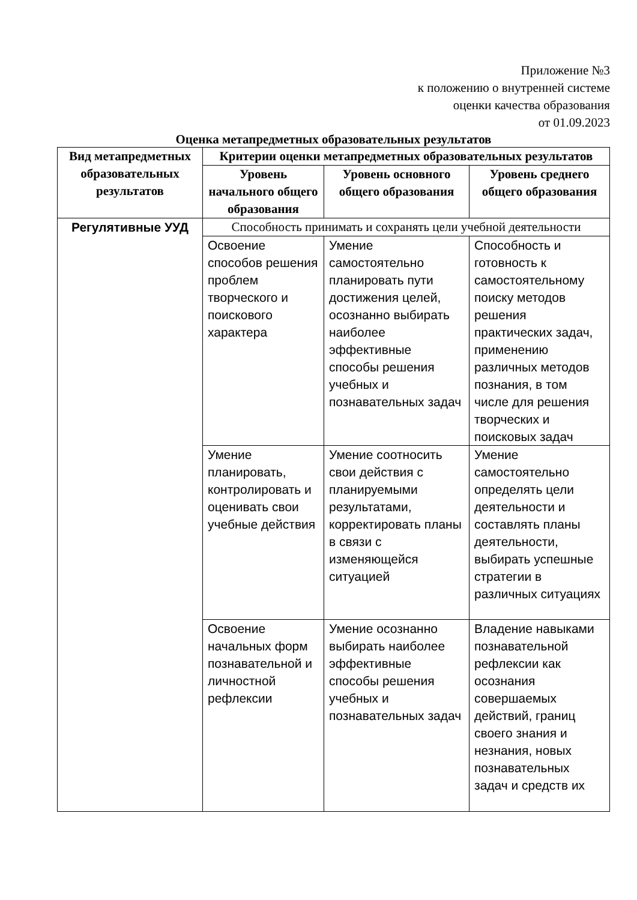Приложение №3
к положению о внутренней системе
оценки качества образования
от 01.09.2023
Оценка метапредметных образовательных результатов
| Вид метапредметных образовательных результатов | Критерии оценки метапредметных образовательных результатов | | |
| --- | --- | --- | --- |
| | Уровень начального общего образования | Уровень основного общего образования | Уровень среднего общего образования |
| Регулятивные УУД | Способность принимать и сохранять цели учебной деятельности | | |
| | Освоение способов решения проблем творческого и поискового характера | Умение самостоятельно планировать пути достижения целей, осознанно выбирать наиболее эффективные способы решения учебных и познавательных задач | Способность и готовность к самостоятельному поиску методов решения практических задач, применению различных методов познания, в том числе для решения творческих и поисковых задач |
| | Умение планировать, контролировать и оценивать свои учебные действия | Умение соотносить свои действия с планируемыми результатами, корректировать планы в связи с изменяющейся ситуацией | Умение самостоятельно определять цели деятельности и составлять планы деятельности, выбирать успешные стратегии в различных ситуациях |
| | Освоение начальных форм познавательной и личностной рефлексии | Умение осознанно выбирать наиболее эффективные способы решения учебных и познавательных задач | Владение навыками познавательной рефлексии как осознания совершаемых действий, границ своего знания и незнания, новых познавательных задач и средств их |